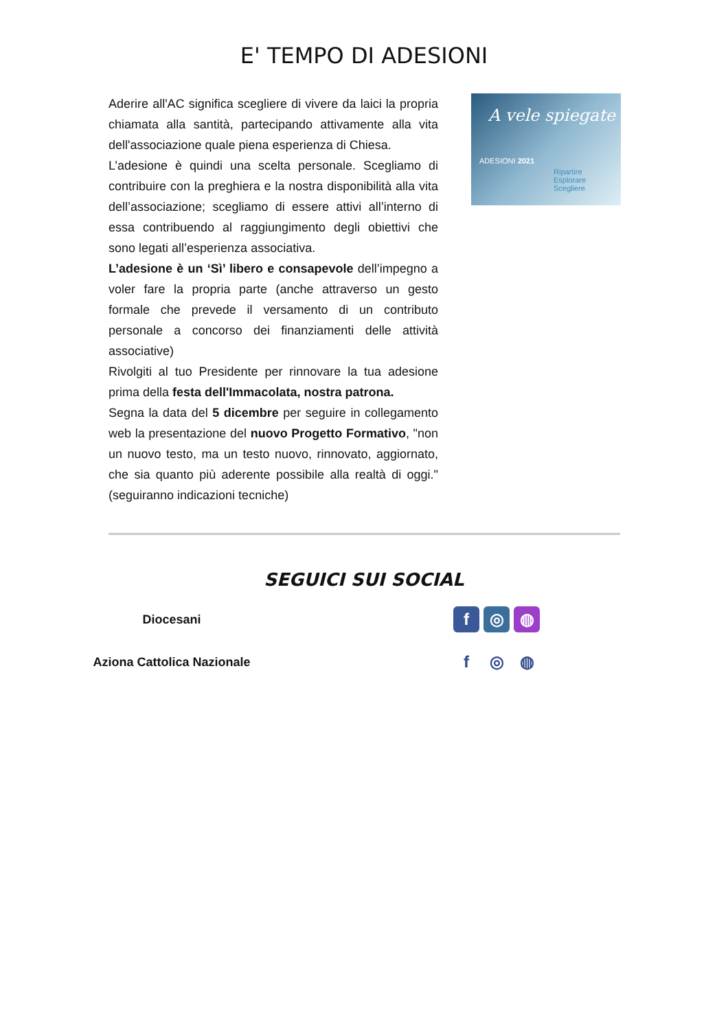E' TEMPO DI ADESIONI
Aderire all'AC significa scegliere di vivere da laici la propria chiamata alla santità, partecipando attivamente alla vita dell'associazione quale piena esperienza di Chiesa.
L’adesione è quindi una scelta personale. Scegliamo di contribuire con la preghiera e la nostra disponibilità alla vita dell’associazione; scegliamo di essere attivi all’interno di essa contribuendo al raggiungimento degli obiettivi che sono legati all’esperienza associativa.
L’adesione è un ‘Sì’ libero e consapevole dell’impegno a voler fare la propria parte (anche attraverso un gesto formale che prevede il versamento di un contributo personale a concorso dei finanziamenti delle attività associative)
Rivolgiti al tuo Presidente per rinnovare la tua adesione prima della festa dell'Immacolata, nostra patrona.
Segna la data del 5 dicembre per seguire in collegamento web la presentazione del nuovo Progetto Formativo, "non un nuovo testo, ma un testo nuovo, rinnovato, aggiornato, che sia quanto più aderente possibile alla realtà di oggi." (seguiranno indicazioni tecniche)
A vele spiegate
ADESIONI 2021
Ripartire
Esplorare
Scegliere
SEGUICI SUI SOCIAL
Diocesani
f ◎ ◍
Aziona Cattolica Nazionale
f ◎ ◍